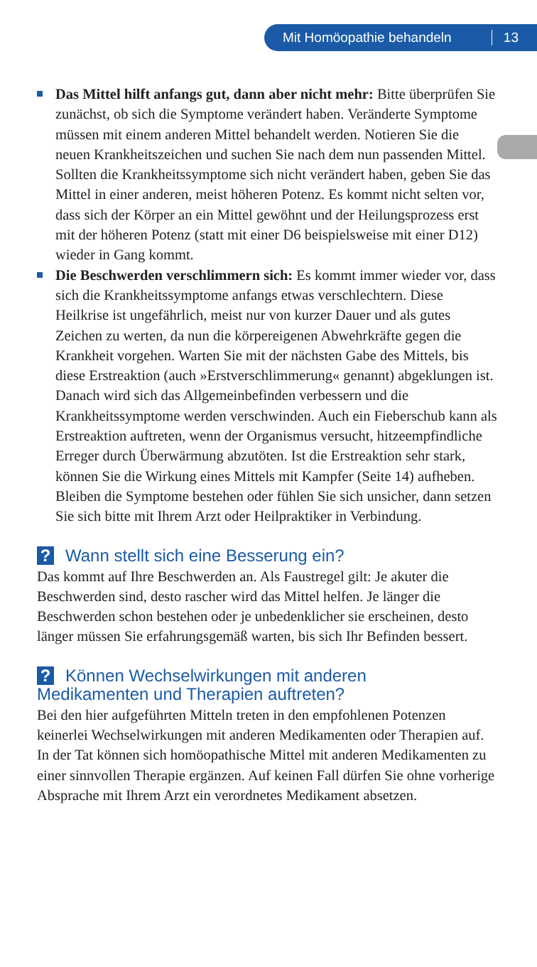Mit Homöopathie behandeln 13
Das Mittel hilft anfangs gut, dann aber nicht mehr: Bitte überprüfen Sie zunächst, ob sich die Symptome verändert haben. Veränderte Symptome müssen mit einem anderen Mittel behandelt werden. Notieren Sie die neuen Krankheitszeichen und suchen Sie nach dem nun passenden Mittel. Sollten die Krankheitssymptome sich nicht verändert haben, geben Sie das Mittel in einer anderen, meist höheren Potenz. Es kommt nicht selten vor, dass sich der Körper an ein Mittel gewöhnt und der Heilungsprozess erst mit der höheren Potenz (statt mit einer D6 beispielsweise mit einer D12) wieder in Gang kommt.
Die Beschwerden verschlimmern sich: Es kommt immer wieder vor, dass sich die Krankheitssymptome anfangs etwas verschlechtern. Diese Heilkrise ist ungefährlich, meist nur von kurzer Dauer und als gutes Zeichen zu werten, da nun die körpereigenen Abwehrkräfte gegen die Krankheit vorgehen. Warten Sie mit der nächsten Gabe des Mittels, bis diese Erstreaktion (auch »Erstverschlimmerung« genannt) abgeklungen ist. Danach wird sich das Allgemeinbefinden verbessern und die Krankheitssymptome werden verschwinden. Auch ein Fieberschub kann als Erstreaktion auftreten, wenn der Organismus versucht, hitzeempfindliche Erreger durch Überwärmung abzutöten. Ist die Erstreaktion sehr stark, können Sie die Wirkung eines Mittels mit Kampfer (Seite 14) aufheben. Bleiben die Symptome bestehen oder fühlen Sie sich unsicher, dann setzen Sie sich bitte mit Ihrem Arzt oder Heilpraktiker in Verbindung.
? Wann stellt sich eine Besserung ein?
Das kommt auf Ihre Beschwerden an. Als Faustregel gilt: Je akuter die Beschwerden sind, desto rascher wird das Mittel helfen. Je länger die Beschwerden schon bestehen oder je unbedenklicher sie erscheinen, desto länger müssen Sie erfahrungsgemäß warten, bis sich Ihr Befinden bessert.
? Können Wechselwirkungen mit anderen
Medikamenten und Therapien auftreten?
Bei den hier aufgeführten Mitteln treten in den empfohlenen Potenzen keinerlei Wechselwirkungen mit anderen Medikamenten oder Therapien auf. In der Tat können sich homöopathische Mittel mit anderen Medikamenten zu einer sinnvollen Therapie ergänzen. Auf keinen Fall dürfen Sie ohne vorherige Absprache mit Ihrem Arzt ein verordnetes Medikament absetzen.